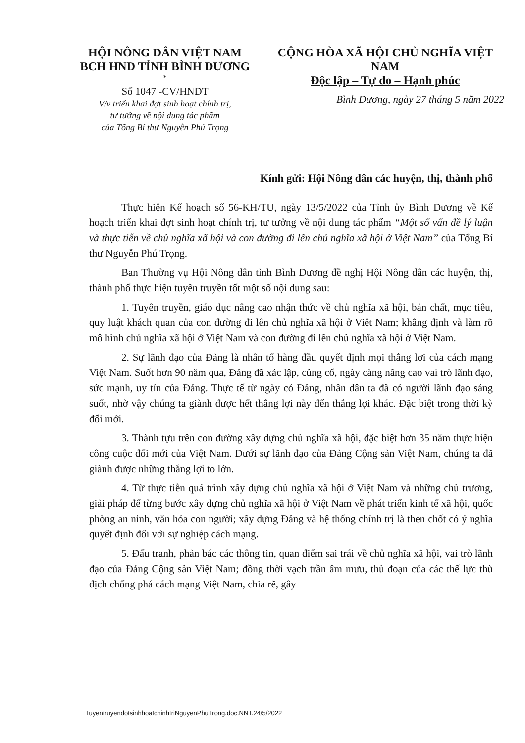HỘI NÔNG DÂN VIỆT NAM
BCH HND TỈNH BÌNH DƯƠNG
*
Số 1047 -CV/HNDT
V/v triển khai đợt sinh hoạt chính trị,
tư tưởng về nội dung tác phẩm
của Tổng Bí thư Nguyễn Phú Trọng
CỘNG HÒA XÃ HỘI CHỦ NGHĨA VIỆT NAM
Độc lập – Tự do – Hạnh phúc
Bình Dương, ngày 27 tháng 5 năm 2022
Kính gửi: Hội Nông dân các huyện, thị, thành phố
Thực hiện Kế hoạch số 56-KH/TU, ngày 13/5/2022 của Tỉnh ủy Bình Dương về Kế hoạch triển khai đợt sinh hoạt chính trị, tư tưởng về nội dung tác phẩm “Một số vấn đề lý luận và thực tiễn về chủ nghĩa xã hội và con đường đi lên chủ nghĩa xã hội ở Việt Nam” của Tổng Bí thư Nguyễn Phú Trọng.
Ban Thường vụ Hội Nông dân tỉnh Bình Dương đề nghị Hội Nông dân các huyện, thị, thành phố thực hiện tuyên truyền tốt một số nội dung sau:
1. Tuyên truyền, giáo dục nâng cao nhận thức về chủ nghĩa xã hội, bản chất, mục tiêu, quy luật khách quan của con đường đi lên chủ nghĩa xã hội ở Việt Nam; khẳng định và làm rõ mô hình chủ nghĩa xã hội ở Việt Nam và con đường đi lên chủ nghĩa xã hội ở Việt Nam.
2. Sự lãnh đạo của Đảng là nhân tố hàng đầu quyết định mọi thắng lợi của cách mạng Việt Nam. Suốt hơn 90 năm qua, Đảng đã xác lập, củng cố, ngày càng nâng cao vai trò lãnh đạo, sức mạnh, uy tín của Đảng. Thực tế từ ngày có Đảng, nhân dân ta đã có người lãnh đạo sáng suốt, nhờ vậy chúng ta giành được hết thắng lợi này đến thắng lợi khác. Đặc biệt trong thời kỳ đổi mới.
3. Thành tựu trên con đường xây dựng chủ nghĩa xã hội, đặc biệt hơn 35 năm thực hiện công cuộc đổi mới của Việt Nam. Dưới sự lãnh đạo của Đảng Cộng sản Việt Nam, chúng ta đã giành được những thắng lợi to lớn.
4. Từ thực tiễn quá trình xây dựng chủ nghĩa xã hội ở Việt Nam và những chủ trương, giải pháp để từng bước xây dựng chủ nghĩa xã hội ở Việt Nam về phát triển kinh tế xã hội, quốc phòng an ninh, văn hóa con người; xây dựng Đảng và hệ thống chính trị là then chốt có ý nghĩa quyết định đối với sự nghiệp cách mạng.
5. Đấu tranh, phản bác các thông tin, quan điểm sai trái về chủ nghĩa xã hội, vai trò lãnh đạo của Đảng Cộng sản Việt Nam; đồng thời vạch trần âm mưu, thủ đoạn của các thế lực thù địch chống phá cách mạng Việt Nam, chia rẽ, gây
TuyentruyendotsinhhoatchinhtriNguyenPhuTrong.doc.NNT.24/5/2022